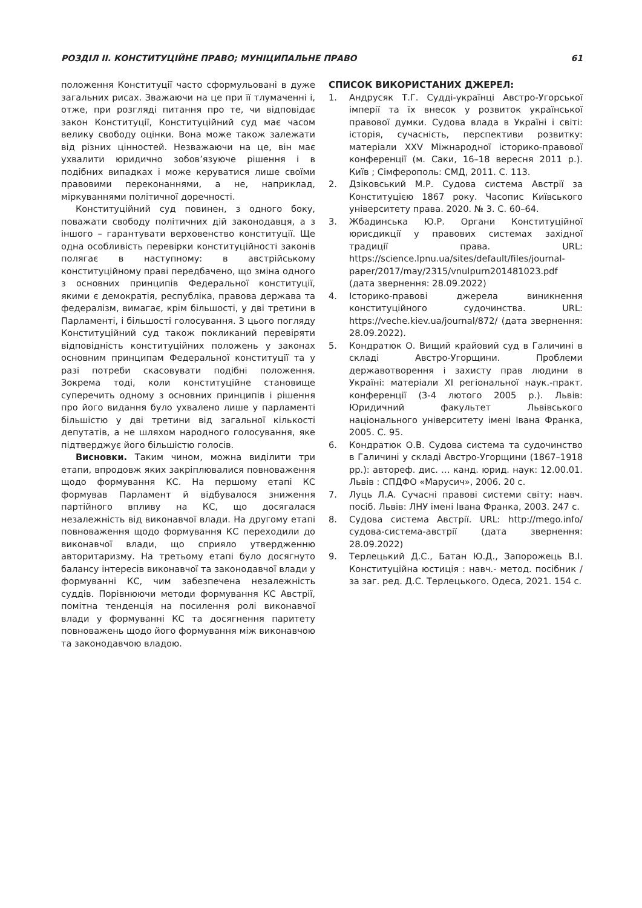РОЗДІЛ II. КОНСТИТУЦІЙНЕ ПРАВО; МУНІЦИПАЛЬНЕ ПРАВО 61
положення Конституції часто сформульовані в дуже загальних рисах. Зважаючи на це при її тлумаченні і, отже, при розгляді питання про те, чи відповідає закон Конституції, Конституційний суд має часом велику свободу оцінки. Вона може також залежати від різних цінностей. Незважаючи на це, він має ухвалити юридично зобов’язуюче рішення і в подібних випадках і може керуватися лише своїми правовими переконаннями, а не, наприклад, міркуваннями політичної доречності.
Конституційний суд повинен, з одного боку, поважати свободу політичних дій законодавця, а з іншого – гарантувати верховенство конституції. Ще одна особливість перевірки конституційності законів полягає в наступному: в австрійському конституційному праві передбачено, що зміна одного з основних принципів Федеральної конституції, якими є демократія, республіка, правова держава та федералізм, вимагає, крім більшості, у дві третини в Парламенті, і більшості голосування. З цього погляду Конституційний суд також покликаний перевіряти відповідність конституційних положень у законах основним принципам Федеральної конституції та у разі потреби скасовувати подібні положення. Зокрема тоді, коли конституційне становище суперечить одному з основних принципів і рішення про його видання було ухвалено лише у парламенті більшістю у дві третини від загальної кількості депутатів, а не шляхом народного голосування, яке підтверджує його більшістю голосів.
Висновки. Таким чином, можна виділити три етапи, впродовж яких закріплювалися повноваження щодо формування КС. На першому етапі КС формував Парламент й відбувалося зниження партійного впливу на КС, що досягалася незалежність від виконавчої влади. На другому етапі повноваження щодо формування КС переходили до виконавчої влади, що сприяло утвердженню авторитаризму. На третьому етапі було досягнуто балансу інтересів виконавчої та законодавчої влади у формуванні КС, чим забезпечена незалежність суддів. Порівнюючи методи формування КС Австрії, помітна тенденція на посилення ролі виконавчої влади у формуванні КС та досягнення паритету повноважень щодо його формування між виконавчою та законодавчою владою.
СПИСОК ВИКОРИСТАНИХ ДЖЕРЕЛ:
1. Андрусяк Т.Г. Судді-українці Австро-Угорської імперії та їх внесок у розвиток української правової думки. Судова влада в Україні і світі: історія, сучасність, перспективи розвитку: матеріали XXV Міжнародної історико-правової конференції (м. Саки, 16–18 вересня 2011 р.). Київ ; Сімферополь: СМД, 2011. С. 113.
2. Дзіковський М.Р. Судова система Австрії за Конституцією 1867 року. Часопис Київського університету права. 2020. № 3. С. 60–64.
3. Жбадинська Ю.Р. Органи Конституційної юрисдикції у правових системах західної традиції права. URL: https://science.lpnu.ua/sites/default/files/journal-paper/2017/may/2315/vnulpurn201481023.pdf (дата звернення: 28.09.2022)
4. Історико-правові джерела виникнення конституційного судочинства. URL: https://veche.kiev.ua/journal/872/ (дата звернення: 28.09.2022).
5. Кондратюк О. Вищий крайовий суд в Галичині в складі Австро-Угорщини. Проблеми державотворення і захисту прав людини в Україні: матеріали XI регіональної наук.-практ. конференції (3-4 лютого 2005 р.). Львів: Юридичний факультет Львівського національного університету імені Івана Франка, 2005. С. 95.
6. Кондратюк О.В. Судова система та судочинство в Галичині у складі Австро-Угорщини (1867–1918 рр.): автореф. дис. … канд. юрид. наук: 12.00.01. Львів : СПДФО «Марусич», 2006. 20 с.
7. Луць Л.А. Сучасні правові системи світу: навч. посіб. Львів: ЛНУ імені Івана Франка, 2003. 247 с.
8. Судова система Австрії. URL: http://mego.info/судова-система-австрії (дата звернення: 28.09.2022)
9. Терлецький Д.С., Батан Ю.Д., Запорожець В.І. Конституційна юстиція : навч.- метод. посібник / за заг. ред. Д.С. Терлецького. Одеса, 2021. 154 с.